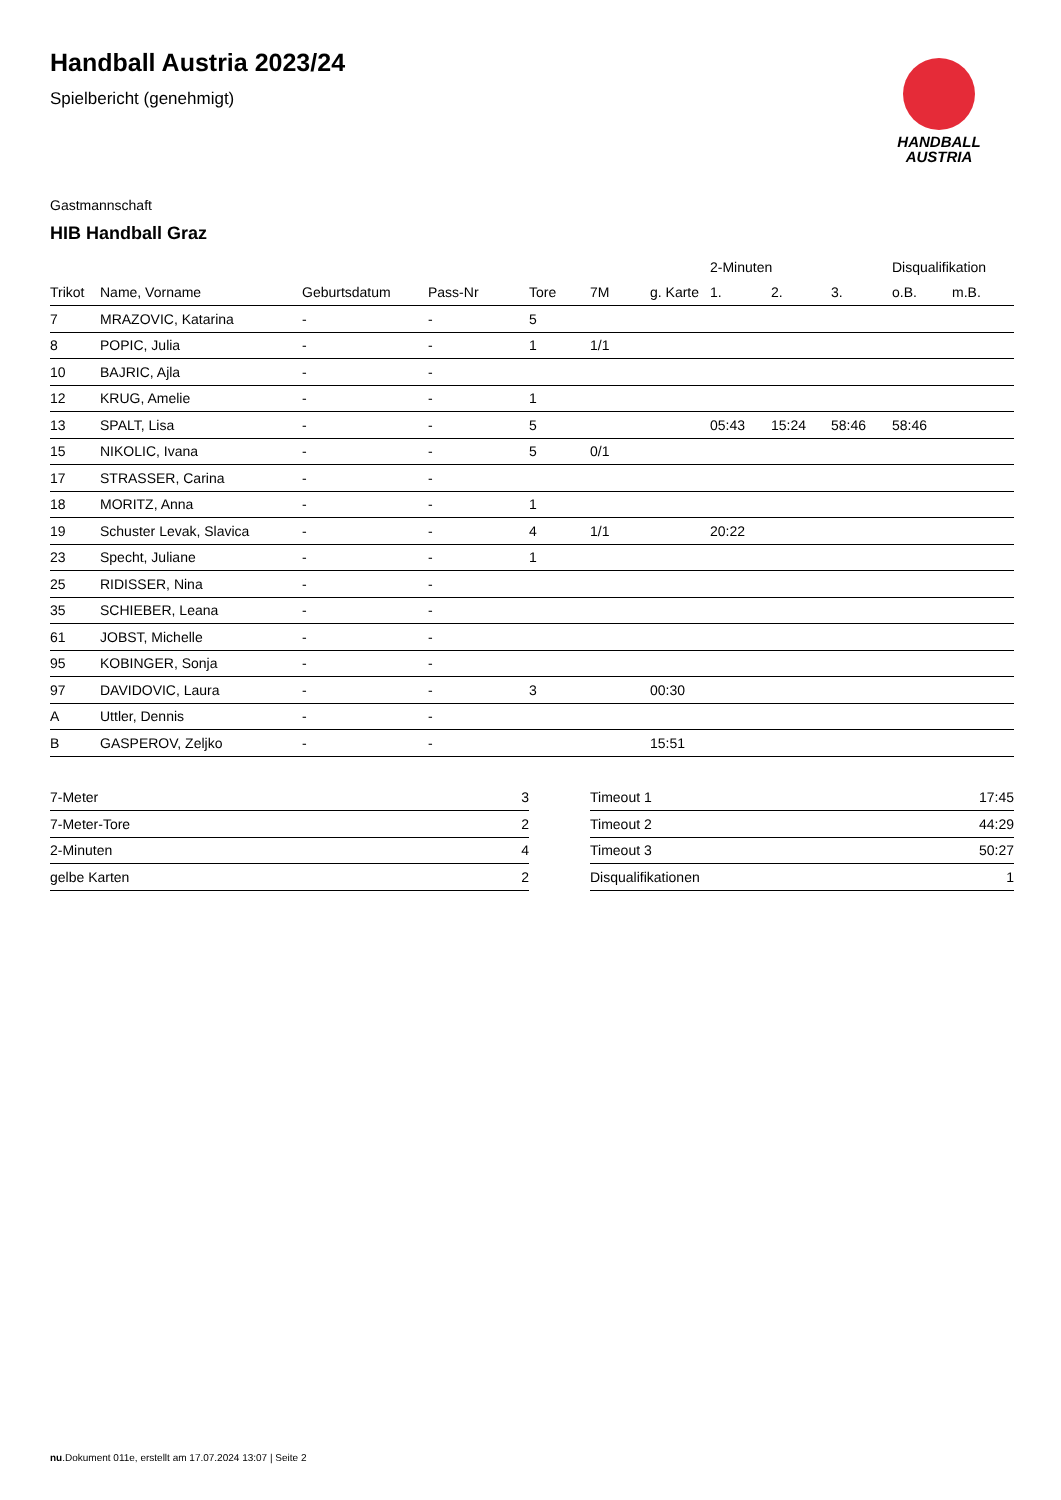HANDBALL
AUSTRIA
Handball Austria 2023/24
Spielbericht (genehmigt)
Gastmannschaft
HIB Handball Graz
| | | | | | | | 2-Minuten | | | Disqualifikation | |
| --- | --- | --- | --- | --- | --- | --- | --- | --- | --- | --- | --- |
| Trikot | Name, Vorname | Geburtsdatum | Pass-Nr | Tore | 7M | g. Karte | 1. | 2. | 3. | o.B. | m.B. |
| 7 | MRAZOVIC, Katarina | - | - | 5 | | | | | | | |
| 8 | POPIC, Julia | - | - | 1 | 1/1 | | | | | | |
| 10 | BAJRIC, Ajla | - | - | | | | | | | | |
| 12 | KRUG, Amelie | - | - | 1 | | | | | | | |
| 13 | SPALT, Lisa | - | - | 5 | | | 05:43 | 15:24 | 58:46 | 58:46 | |
| 15 | NIKOLIC, Ivana | - | - | 5 | 0/1 | | | | | | |
| 17 | STRASSER, Carina | - | - | | | | | | | | |
| 18 | MORITZ, Anna | - | - | 1 | | | | | | | |
| 19 | Schuster Levak, Slavica | - | - | 4 | 1/1 | | 20:22 | | | | |
| 23 | Specht, Juliane | - | - | 1 | | | | | | | |
| 25 | RIDISSER, Nina | - | - | | | | | | | | |
| 35 | SCHIEBER, Leana | - | - | | | | | | | | |
| 61 | JOBST, Michelle | - | - | | | | | | | | |
| 95 | KOBINGER, Sonja | - | - | | | | | | | | |
| 97 | DAVIDOVIC, Laura | - | - | 3 | | 00:30 | | | | | |
| A | Uttler, Dennis | - | - | | | | | | | | |
| B | GASPEROV, Zeljko | - | - | | | 15:51 | | | | | |
| 7-Meter | 3 |
| 7-Meter-Tore | 2 |
| 2-Minuten | 4 |
| gelbe Karten | 2 |
| Timeout 1 | 17:45 |
| Timeout 2 | 44:29 |
| Timeout 3 | 50:27 |
| Disqualifikationen | 1 |
nu.Dokument 011e, erstellt am 17.07.2024 13:07 | Seite 2